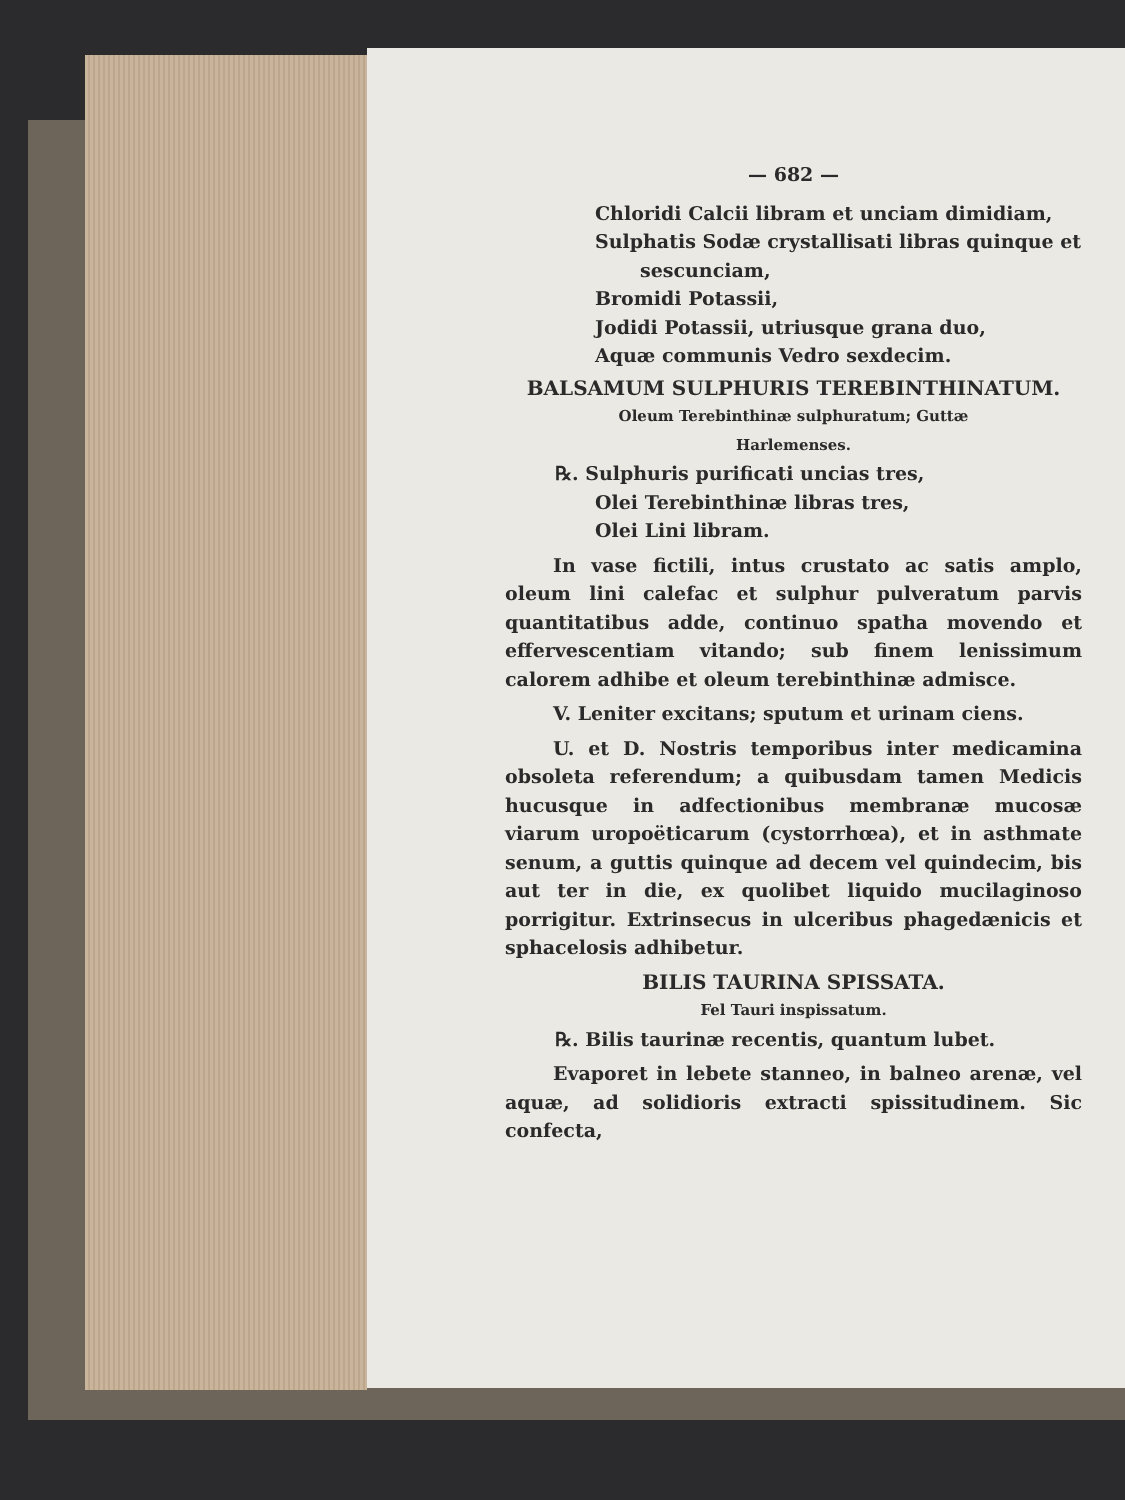— 682 —
Chloridi Calcii libram et unciam dimidiam,
Sulphatis Sodæ crystallisati libras quinque et
sescunciam,
Bromidi Potassii,
Jodidi Potassii, utriusque grana duo,
Aquæ communis Vedro sexdecim.
BALSAMUM SULPHURIS TEREBINTHINATUM.
Oleum Terebinthinæ sulphuratum; Guttæ
Harlemenses.
℞. Sulphuris purificati uncias tres,
Olei Terebinthinæ libras tres,
Olei Lini libram.
In vase fictili, intus crustato ac satis amplo, oleum lini calefac et sulphur pulveratum parvis quantitatibus adde, continuo spatha movendo et effervescentiam vitando; sub finem lenissimum calorem adhibe et oleum terebinthinæ admisce.
V. Leniter excitans; sputum et urinam ciens.
U. et D. Nostris temporibus inter medicamina obsoleta referendum; a quibusdam tamen Medicis hucusque in adfectionibus membranæ mucosæ viarum uropoëticarum (cystorrhœa), et in asthmate senum, a guttis quinque ad decem vel quindecim, bis aut ter in die, ex quolibet liquido mucilaginoso porrigitur. Extrinsecus in ulceribus phagedænicis et sphacelosis adhibetur.
BILIS TAURINA SPISSATA.
Fel Tauri inspissatum.
℞. Bilis taurinæ recentis, quantum lubet.
Evaporet in lebete stanneo, in balneo arenæ, vel aquæ, ad solidioris extracti spissitudinem. Sic confecta,